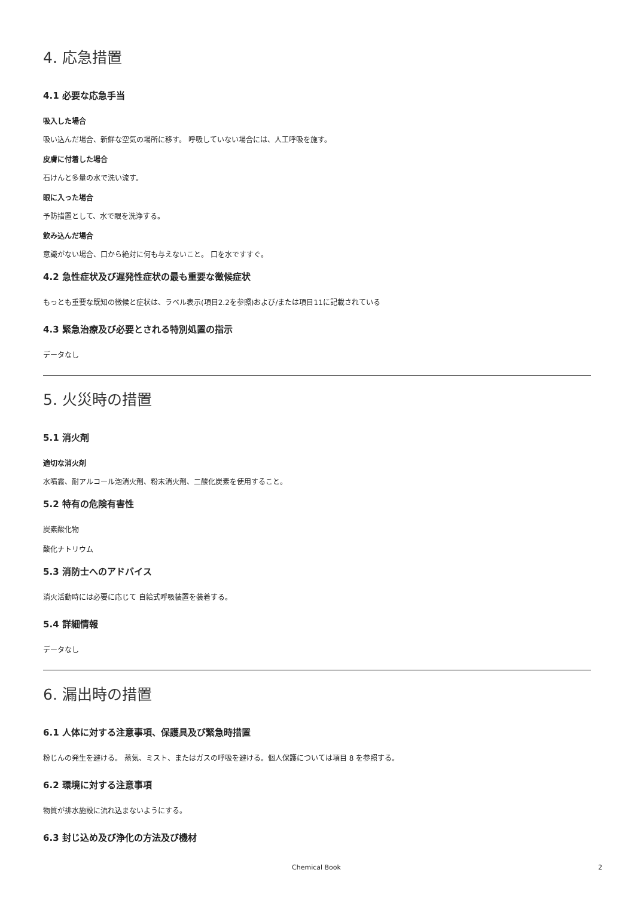4. 応急措置
4.1 必要な応急手当
吸入した場合
吸い込んだ場合、新鮮な空気の場所に移す。 呼吸していない場合には、人工呼吸を施す。
皮膚に付着した場合
石けんと多量の水で洗い流す。
眼に入った場合
予防措置として、水で眼を洗浄する。
飲み込んだ場合
意識がない場合、口から絶対に何も与えないこと。 口を水ですすぐ。
4.2 急性症状及び遅発性症状の最も重要な徴候症状
もっとも重要な既知の徴候と症状は、ラベル表示(項目2.2を参照)および/または項目11に記載されている
4.3 緊急治療及び必要とされる特別処置の指示
データなし
5. 火災時の措置
5.1 消火剤
適切な消火剤
水噴霧、耐アルコール泡消火剤、粉末消火剤、二酸化炭素を使用すること。
5.2 特有の危険有害性
炭素酸化物
酸化ナトリウム
5.3 消防士へのアドバイス
消火活動時には必要に応じて 自給式呼吸装置を装着する。
5.4 詳細情報
データなし
6. 漏出時の措置
6.1 人体に対する注意事項、保護具及び緊急時措置
粉じんの発生を避ける。 蒸気、ミスト、またはガスの呼吸を避ける。個人保護については項目 8 を参照する。
6.2 環境に対する注意事項
物質が排水施設に流れ込まないようにする。
6.3 封じ込め及び浄化の方法及び機材
Chemical Book 2